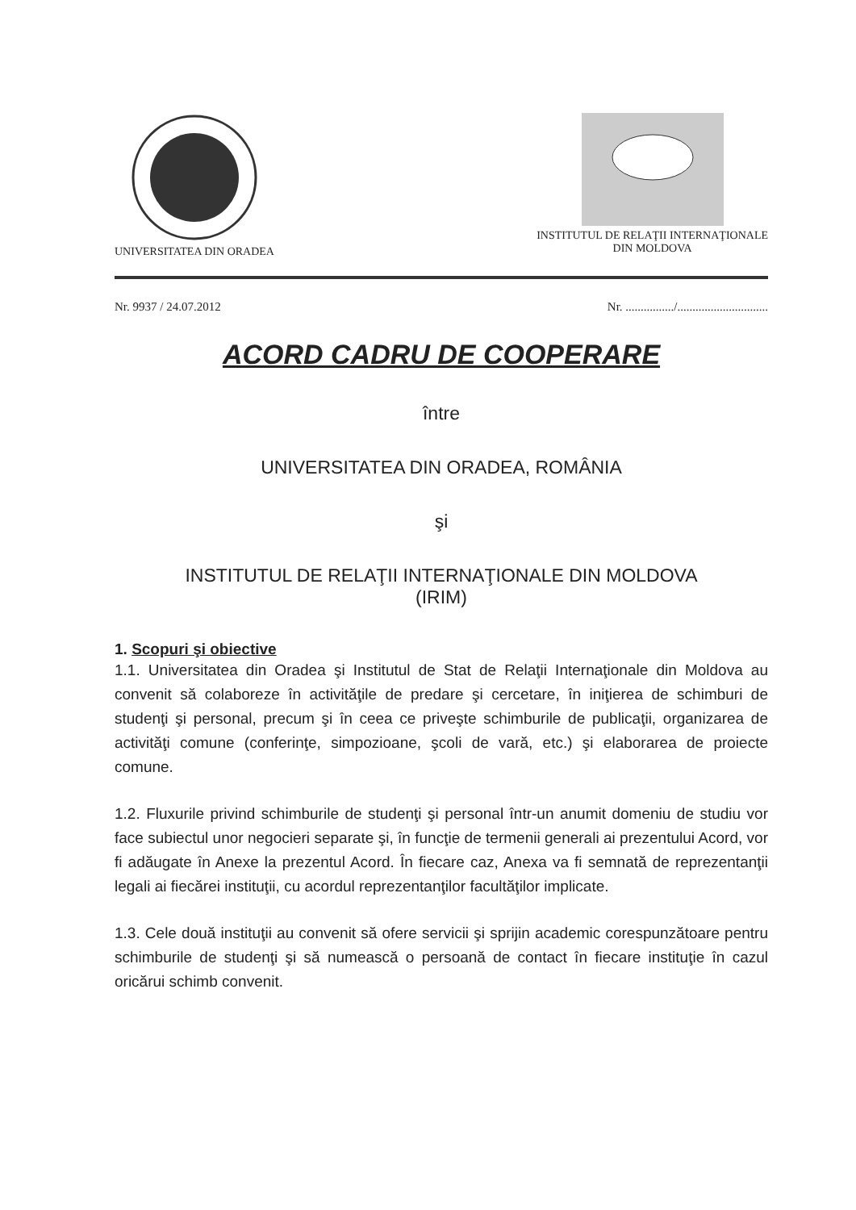UNIVERSITATEA DIN ORADEA INSTITUTUL DE RELAŢII INTERNAŢIONALE
DIN MOLDOVA
Nr. 9937 / 24.07.2012 Nr. ................/..............................
ACORD CADRU DE COOPERARE
între
UNIVERSITATEA DIN ORADEA, ROMÂNIA
şi
INSTITUTUL DE RELAŢII INTERNAŢIONALE DIN MOLDOVA
(IRIM)
1. Scopuri şi obiective
1.1. Universitatea din Oradea şi Institutul de Stat de Relaţii Internaţionale din Moldova au convenit să colaboreze în activităţile de predare şi cercetare, în iniţierea de schimburi de studenţi şi personal, precum şi în ceea ce priveşte schimburile de publicaţii, organizarea de activităţi comune (conferinţe, simpozioane, şcoli de vară, etc.) şi elaborarea de proiecte comune.
1.2. Fluxurile privind schimburile de studenţi şi personal într-un anumit domeniu de studiu vor face subiectul unor negocieri separate şi, în funcţie de termenii generali ai prezentului Acord, vor fi adăugate în Anexe la prezentul Acord. În fiecare caz, Anexa va fi semnată de reprezentanţii legali ai fiecărei instituţii, cu acordul reprezentanţilor facultăţilor implicate.
1.3. Cele două instituţii au convenit să ofere servicii şi sprijin academic corespunzătoare pentru schimburile de studenţi şi să numească o persoană de contact în fiecare instituţie în cazul oricărui schimb convenit.